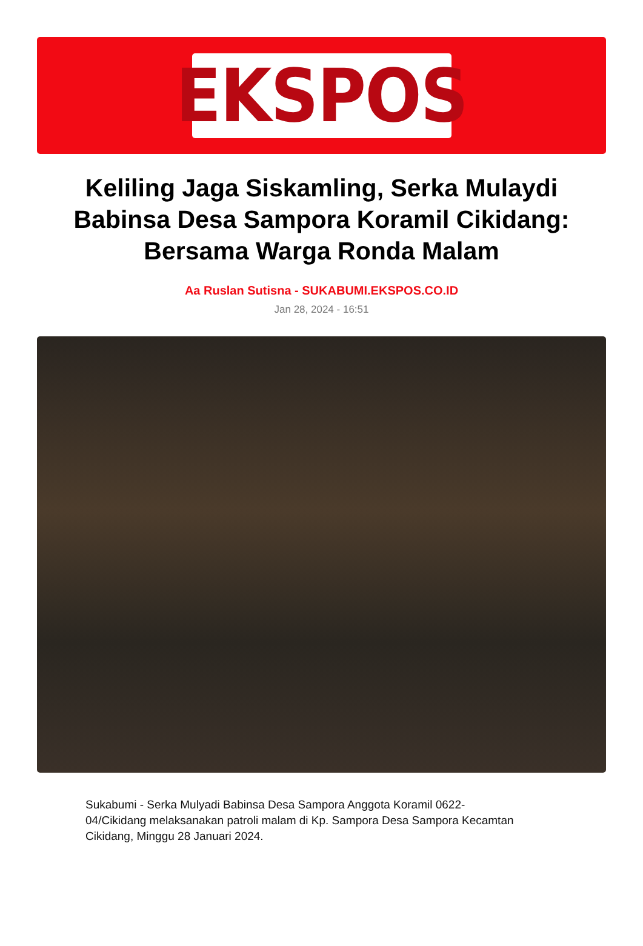EKSPOS
Keliling Jaga Siskamling, Serka Mulaydi Babinsa Desa Sampora Koramil Cikidang: Bersama Warga Ronda Malam
Aa Ruslan Sutisna - SUKABUMI.EKSPOS.CO.ID
Jan 28, 2024 - 16:51
Sukabumi - Serka Mulyadi Babinsa Desa Sampora Anggota Koramil 0622-04/Cikidang melaksanakan patroli malam di Kp. Sampora Desa Sampora Kecamtan Cikidang, Minggu 28 Januari 2024.